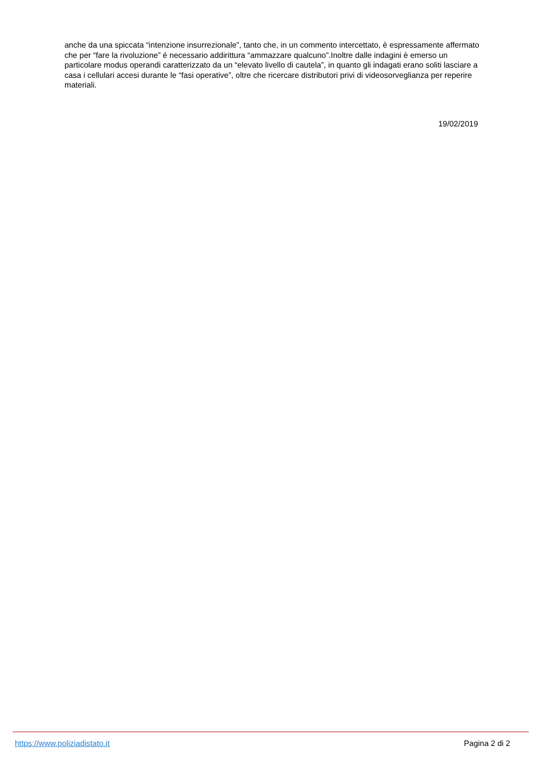anche da una spiccata “intenzione insurrezionale”, tanto che, in un commento intercettato, è espressamente affermato che per “fare la rivoluzione” é necessario addirittura “ammazzare qualcuno”.Inoltre dalle indagini è emerso un particolare modus operandi caratterizzato da un “elevato livello di cautela”, in quanto gli indagati erano soliti lasciare a casa i cellulari accesi durante le “fasi operative”, oltre che ricercare distributori privi di videosorveglianza per reperire materiali.
19/02/2019
https://www.poliziadistato.it Pagina 2 di 2